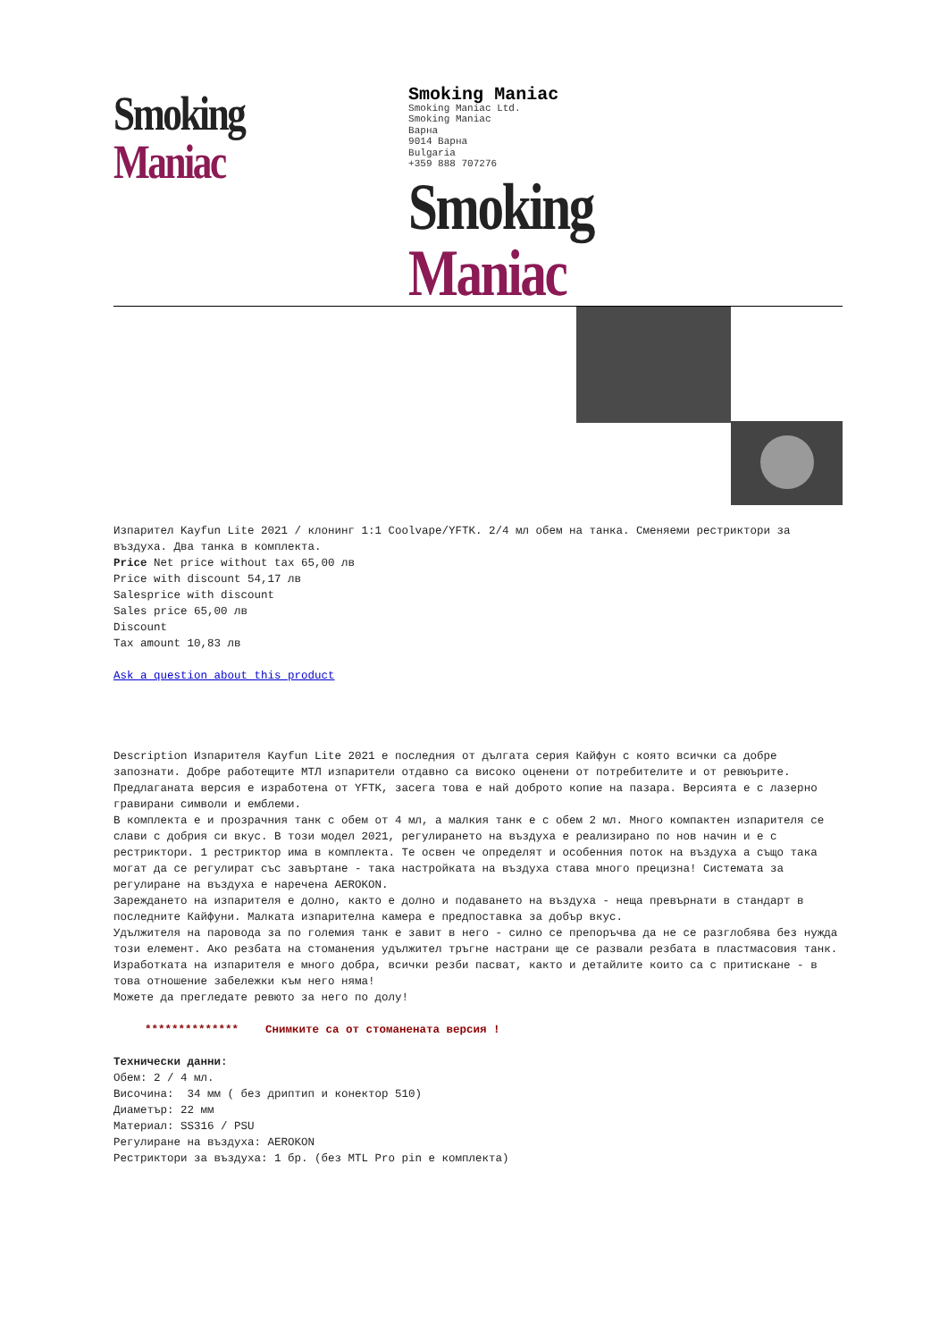Smoking Maniac
Smoking Maniac
Smoking Maniac Ltd.
Smoking Maniac
Варна
9014 Варна
Bulgaria
+359 888 707276
Smoking Maniac
Изпарител Kayfun Lite 2021 / клонинг 1:1 Coolvape/YFTK. 2/4 мл обем на танка. Сменяеми рестриктори за въздуха. Два танка в комплекта.
Price Net price without tax 65,00 лв
Price with discount 54,17 лв
Salesprice with discount
Sales price 65,00 лв
Discount
Tax amount 10,83 лв
Ask a question about this product
Description Изпарителя Kayfun Lite 2021 е последния от дългата серия Кайфун с която всички са добре запознати. Добре работещите МТЛ изпарители отдавно са високо оценени от потребителите и от ревюърите. Предлаганата версия е изработена от YFTK, засега това е най доброто копие на пазара. Версията е с лазерно гравирани символи и емблеми.
В комплекта е и прозрачния танк с обем от 4 мл, а малкия танк е с обем 2 мл. Много компактен изпарителя се слави с добрия си вкус. В този модел 2021, регулирането на въздуха е реализирано по нов начин и е с рестриктори. 1 рестриктор има в комплекта. Те освен че определят и особенния поток на въздуха а също така могат да се регулират със завъртане - така настройката на въздуха става много прецизна! Системата за регулиране на въздуха е наречена AEROKON.
Зареждането на изпарителя е долно, както е долно и подаването на въздуха - неща превърнати в стандарт в последните Кайфуни. Малката изпарителна камера е предпоставка за добър вкус.
Удължителя на паровода за по големия танк е завит в него - силно се препоръчва да не се разглобява без нужда този елемент. Ако резбата на стоманения удължител тръгне настрани ще се развали резбата в пластмасовия танк.
Изработката на изпарителя е много добра, всички резби пасват, както и детайлите които са с притискане - в това отношение забележки към него няма!
Можете да прегледате ревюто за него по долу!
************** Снимките са от стоманената версия !
Технически данни:
Обем: 2 / 4 мл.
Височина: 34 мм ( без дриптип и конектор 510)
Диаметър: 22 мм
Материал: SS316 / PSU
Регулиране на въздуха: AEROKON
Рестриктори за въздуха: 1 бр. (без MTL Pro pin е комплекта)